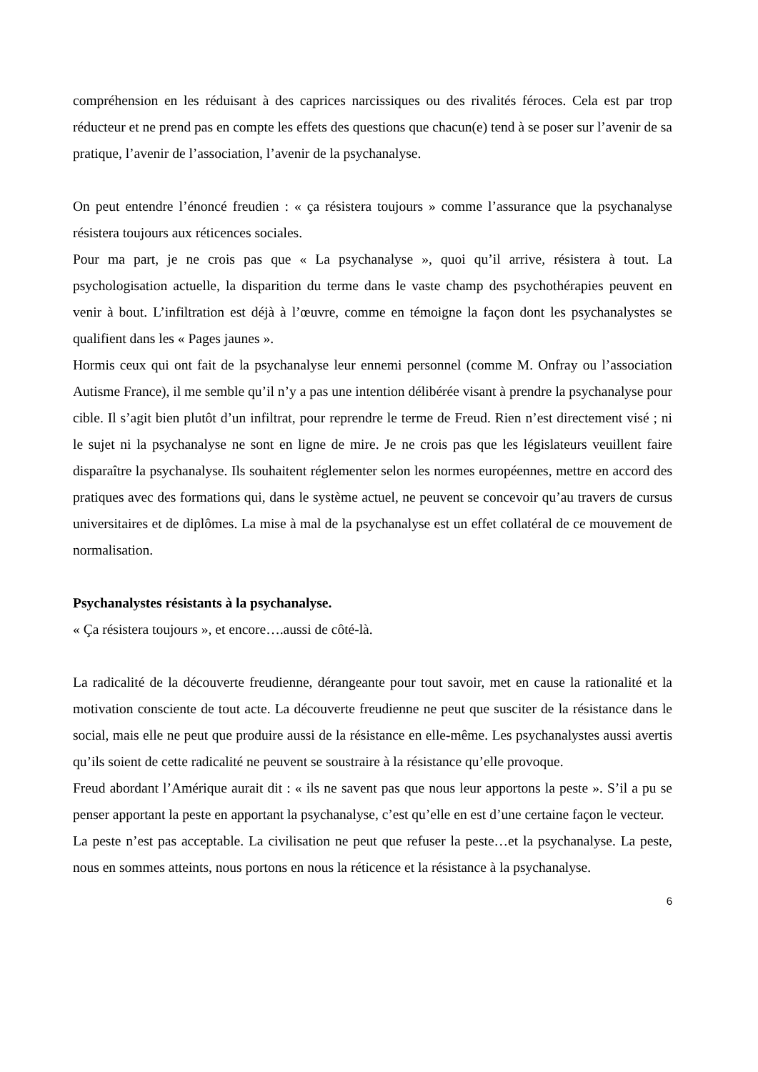compréhension en les réduisant à des caprices narcissiques ou des rivalités féroces. Cela est par trop réducteur et ne prend pas en compte les effets des questions que chacun(e) tend à se poser sur l’avenir de sa pratique, l’avenir de l’association, l’avenir de la psychanalyse.
On peut entendre l’énoncé freudien : « ça résistera toujours » comme l’assurance que la psychanalyse résistera toujours aux réticences sociales.
Pour ma part, je ne crois pas que « La psychanalyse », quoi qu’il arrive, résistera à tout. La psychologisation actuelle, la disparition du terme dans le vaste champ des psychothérapies peuvent en venir à bout. L’infiltration est déjà à l’œuvre, comme en témoigne la façon dont les psychanalystes se qualifient dans les « Pages jaunes ».
Hormis ceux qui ont fait de la psychanalyse leur ennemi personnel (comme M. Onfray ou l’association Autisme France), il me semble qu’il n’y a pas une intention délibérée visant à prendre la psychanalyse pour cible. Il s’agit bien plutôt d’un infiltrat, pour reprendre le terme de Freud. Rien n’est directement visé ; ni le sujet ni la psychanalyse ne sont en ligne de mire. Je ne crois pas que les législateurs veuillent faire disparaître la psychanalyse. Ils souhaitent réglementer selon les normes européennes, mettre en accord des pratiques avec des formations qui, dans le système actuel, ne peuvent se concevoir qu’au travers de cursus universitaires et de diplômes. La mise à mal de la psychanalyse est un effet collatéral de ce mouvement de normalisation.
Psychanalystes résistants à la psychanalyse.
« Ça résistera toujours », et encore….aussi de côté-là.
La radicalité de la découverte freudienne, dérangeante pour tout savoir, met en cause la rationalité et la motivation consciente de tout acte. La découverte freudienne ne peut que susciter de la résistance dans le social, mais elle ne peut que produire aussi de la résistance en elle-même. Les psychanalystes aussi avertis qu’ils soient de cette radicalité ne peuvent se soustraire à la résistance qu’elle provoque.
Freud abordant l’Amérique aurait dit : « ils ne savent pas que nous leur apportons la peste ». S’il a pu se penser apportant la peste en apportant la psychanalyse, c’est qu’elle en est d’une certaine façon le vecteur.
La peste n’est pas acceptable. La civilisation ne peut que refuser la peste…et la psychanalyse. La peste, nous en sommes atteints, nous portons en nous la réticence et la résistance à la psychanalyse.
6